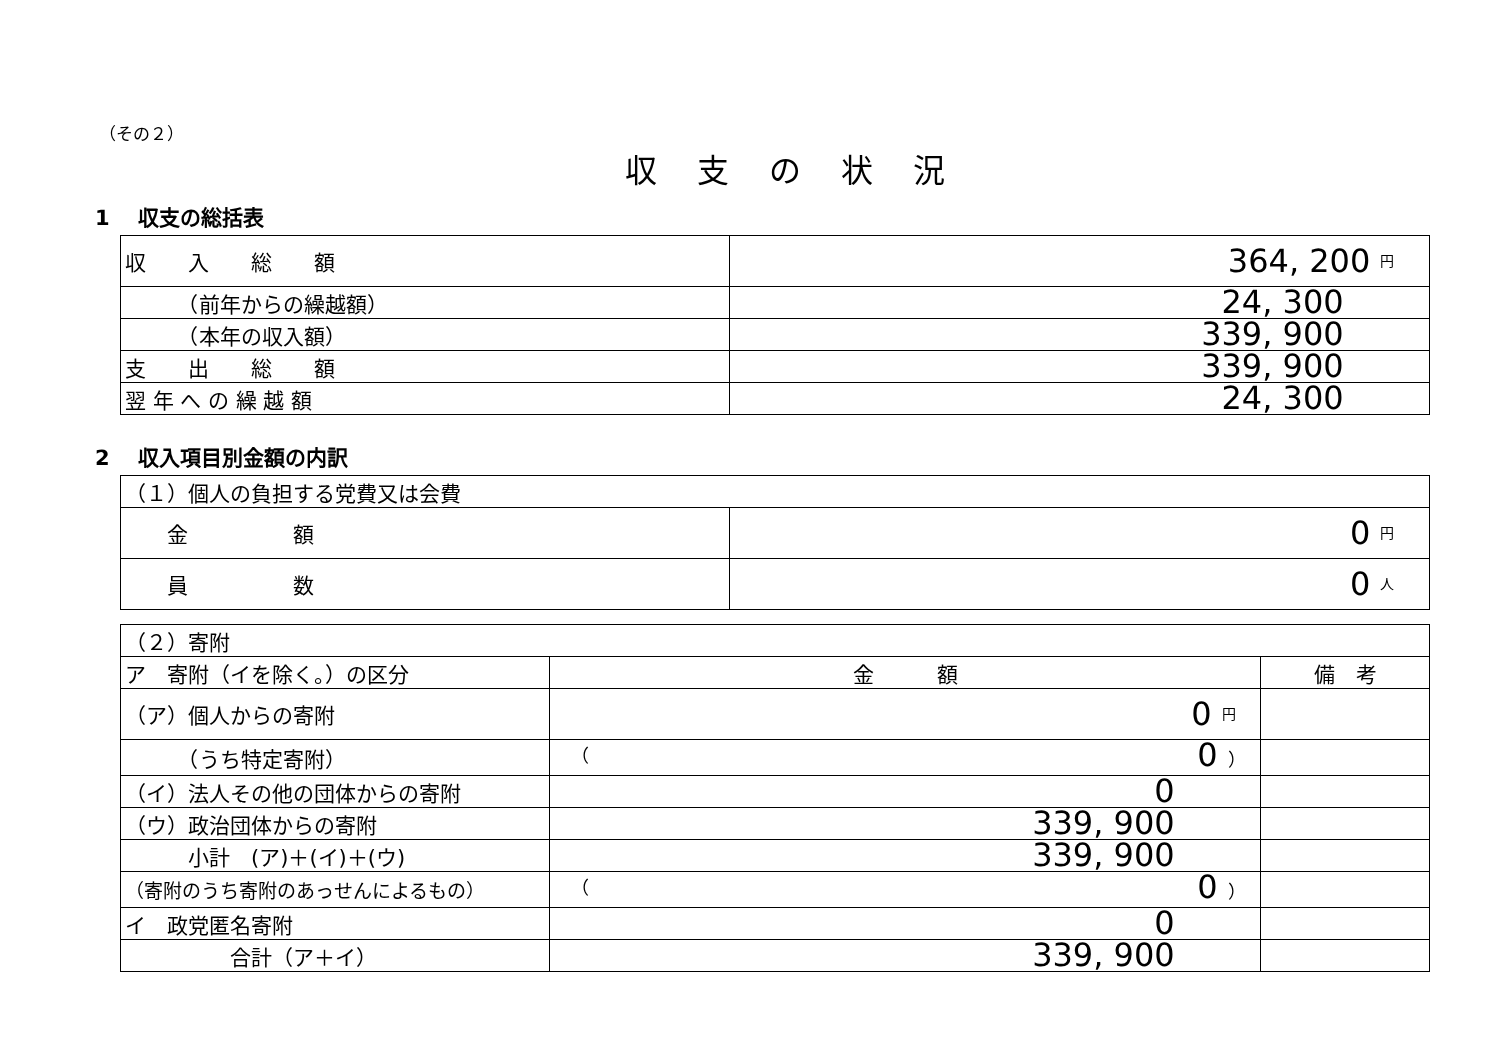（その２）
収支の状況
1　 収支の総括表
| 収 入 総 額 | 364, 200 円 |
| （前年からの繰越額） | 24, 300 |
| （本年の収入額） | 339, 900 |
| 支 出 総 額 | 339, 900 |
| 翌 年 へ の 繰 越 額 | 24, 300 |
2　 収入項目別金額の内訳
| （１）個人の負担する党費又は会費 | |
| 金 額 | 0 円 |
| 員 数 | 0 人 |
| （２）寄附 | | |
| ア 寄附（イを除く。）の区分 | 金 額 | 備 考 |
| （ア）個人からの寄附 | 0 円 | |
| （うち特定寄附） | （ 0 ） | |
| （イ）法人その他の団体からの寄附 | 0 | |
| （ウ）政治団体からの寄附 | 339, 900 | |
| 小計 (ア)＋(イ)＋(ウ) | 339, 900 | |
| （寄附のうち寄附のあっせんによるもの） | （ 0 ） | |
| イ 政党匿名寄附 | 0 | |
| 合計（ア＋イ） | 339, 900 | |